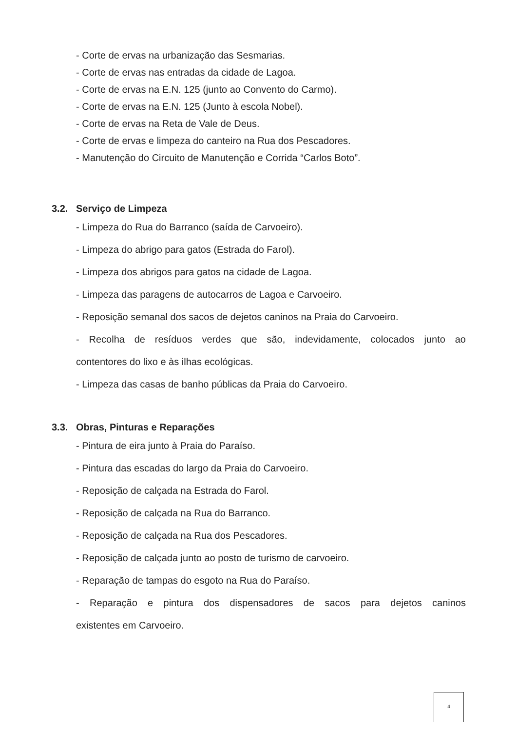- Corte de ervas na urbanização das Sesmarias.
- Corte de ervas nas entradas da cidade de Lagoa.
- Corte de ervas na E.N. 125 (junto ao Convento do Carmo).
- Corte de ervas na E.N. 125 (Junto à escola Nobel).
- Corte de ervas na Reta de Vale de Deus.
- Corte de ervas e limpeza do canteiro na Rua dos Pescadores.
- Manutenção do Circuito de Manutenção e Corrida “Carlos Boto”.
3.2. Serviço de Limpeza
- Limpeza do Rua do Barranco (saída de Carvoeiro).
- Limpeza do abrigo para gatos (Estrada do Farol).
- Limpeza dos abrigos para gatos na cidade de Lagoa.
- Limpeza das paragens de autocarros de Lagoa e Carvoeiro.
- Reposição semanal dos sacos de dejetos caninos na Praia do Carvoeiro.
- Recolha de resíduos verdes que são, indevidamente, colocados junto ao
contentores do lixo e às ilhas ecológicas.
- Limpeza das casas de banho públicas da Praia do Carvoeiro.
3.3. Obras, Pinturas e Reparações
- Pintura de eira junto à Praia do Paraíso.
- Pintura das escadas do largo da Praia do Carvoeiro.
- Reposição de calçada na Estrada do Farol.
- Reposição de calçada na Rua do Barranco.
- Reposição de calçada na Rua dos Pescadores.
- Reposição de calçada junto ao posto de turismo de carvoeiro.
- Reparação de tampas do esgoto na Rua do Paraíso.
- Reparação e pintura dos dispensadores de sacos para dejetos caninos
existentes em Carvoeiro.
4